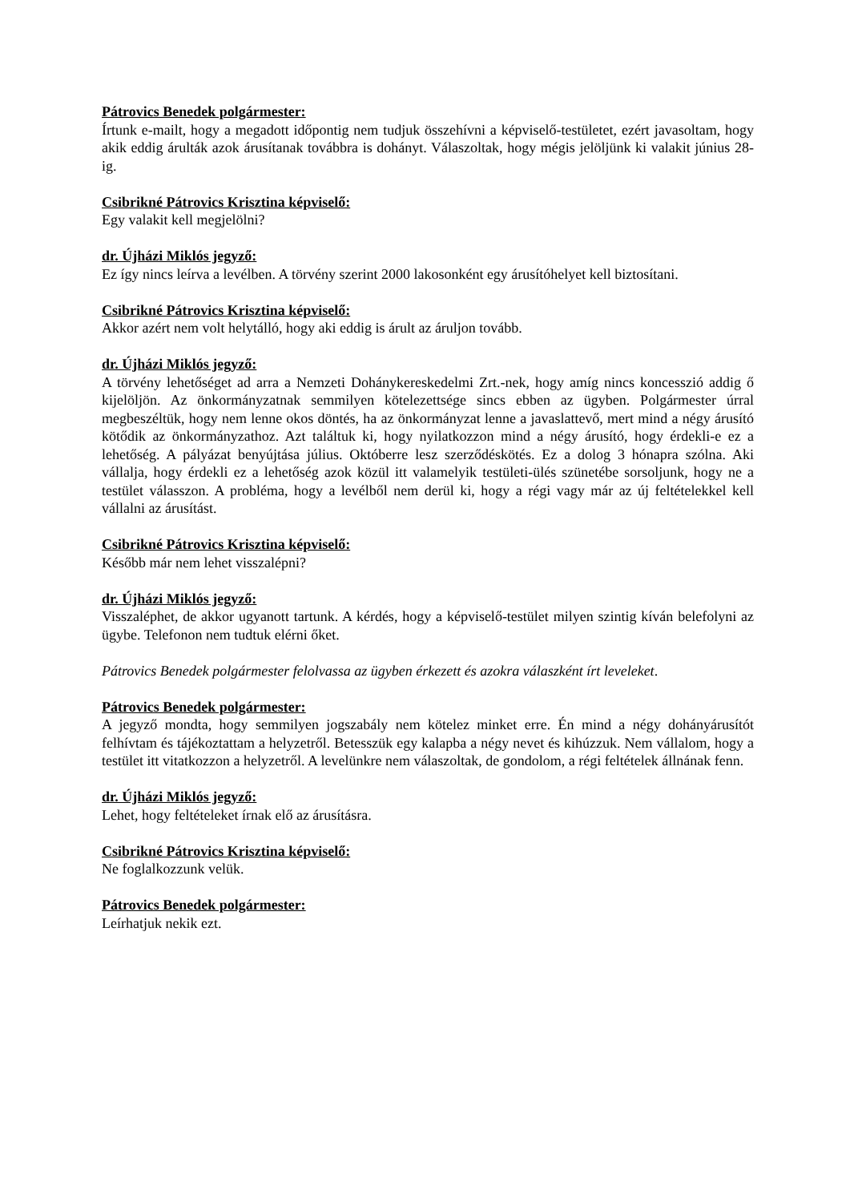Pátrovics Benedek polgármester:
Írtunk e-mailt, hogy a megadott időpontig nem tudjuk összehívni a képviselő-testületet, ezért javasoltam, hogy akik eddig árulták azok árusítanak továbbra is dohányt. Válaszoltak, hogy mégis jelöljünk ki valakit június 28-ig.
Csibrikné Pátrovics Krisztina képviselő:
Egy valakit kell megjelölni?
dr. Újházi Miklós jegyző:
Ez így nincs leírva a levélben. A törvény szerint 2000 lakosonként egy árusítóhelyet kell biztosítani.
Csibrikné Pátrovics Krisztina képviselő:
Akkor azért nem volt helytálló, hogy aki eddig is árult az áruljon tovább.
dr. Újházi Miklós jegyző:
A törvény lehetőséget ad arra a Nemzeti Dohánykereskedelmi Zrt.-nek, hogy amíg nincs koncesszió addig ő kijelöljön. Az önkormányzatnak semmilyen kötelezettsége sincs ebben az ügyben. Polgármester úrral megbeszéltük, hogy nem lenne okos döntés, ha az önkormányzat lenne a javaslattevő, mert mind a négy árusító kötődik az önkormányzathoz. Azt találtuk ki, hogy nyilatkozzon mind a négy árusító, hogy érdekli-e ez a lehetőség. A pályázat benyújtása július. Októberre lesz szerződéskötés. Ez a dolog 3 hónapra szólna. Aki vállalja, hogy érdekli ez a lehetőség azok közül itt valamelyik testületi-ülés szünetébe sorsoljunk, hogy ne a testület válasszon. A probléma, hogy a levélből nem derül ki, hogy a régi vagy már az új feltételekkel kell vállalni az árusítást.
Csibrikné Pátrovics Krisztina képviselő:
Később már nem lehet visszalépni?
dr. Újházi Miklós jegyző:
Visszaléphet, de akkor ugyanott tartunk. A kérdés, hogy a képviselő-testület milyen szintig kíván belefolyni az ügybe. Telefonon nem tudtuk elérni őket.
Pátrovics Benedek polgármester felolvassa az ügyben érkezett és azokra válaszként írt leveleket.
Pátrovics Benedek polgármester:
A jegyző mondta, hogy semmilyen jogszabály nem kötelez minket erre. Én mind a négy dohányárusítót felhívtam és tájékoztattam a helyzetről. Betesszük egy kalapba a négy nevet és kihúzzuk. Nem vállalom, hogy a testület itt vitatkozzon a helyzetről. A levelünkre nem válaszoltak, de gondolom, a régi feltételek állnának fenn.
dr. Újházi Miklós jegyző:
Lehet, hogy feltételeket írnak elő az árusításra.
Csibrikné Pátrovics Krisztina képviselő:
Ne foglalkozzunk velük.
Pátrovics Benedek polgármester:
Leírhatjuk nekik ezt.